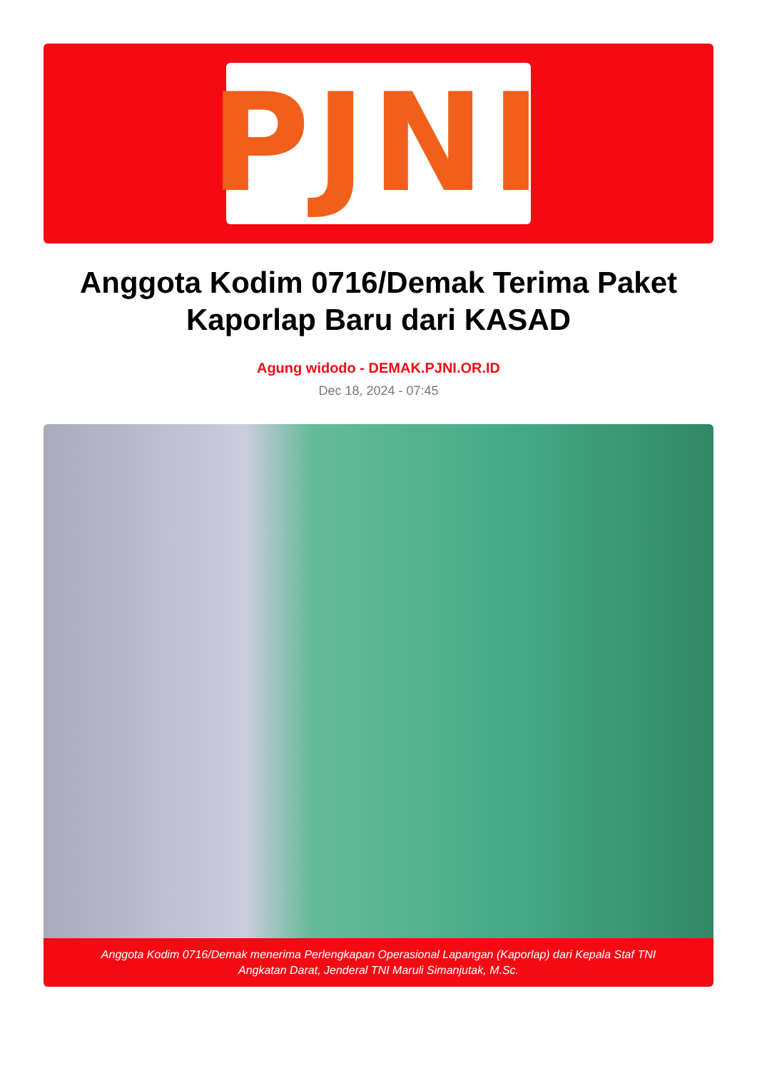PJNI
Anggota Kodim 0716/Demak Terima Paket Kaporlap Baru dari KASAD
Agung widodo - DEMAK.PJNI.OR.ID
Dec 18, 2024 - 07:45
Anggota Kodim 0716/Demak menerima Perlengkapan Operasional Lapangan (Kaporlap) dari Kepala Staf TNI
Angkatan Darat, Jenderal TNI Maruli Simanjutak, M.Sc.